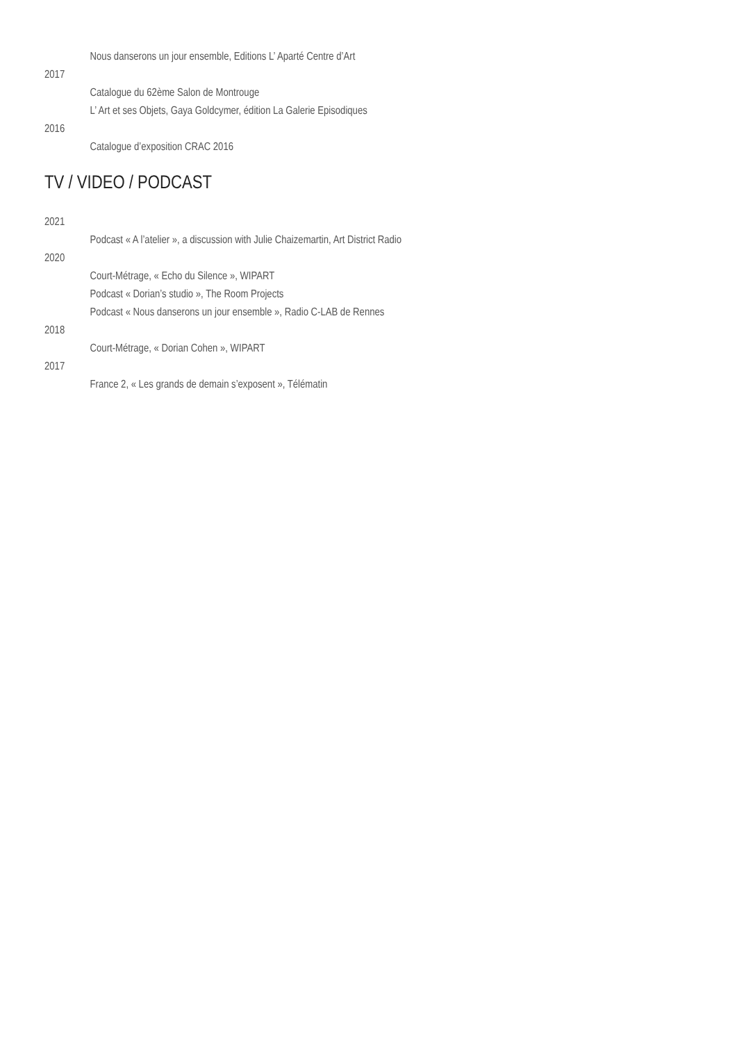Nous danserons un jour ensemble, Editions L’ Aparté Centre d’Art
2017
Catalogue du 62ème Salon de Montrouge
L’ Art et ses Objets, Gaya Goldcymer, édition La Galerie Episodiques
2016
Catalogue d’exposition CRAC 2016
TV / VIDEO / PODCAST
2021
Podcast « A l’atelier », a discussion with Julie Chaizemartin, Art District Radio
2020
Court-Métrage, « Echo du Silence », WIPART
Podcast « Dorian’s studio », The Room Projects
Podcast « Nous danserons un jour ensemble », Radio C-LAB de Rennes
2018
Court-Métrage, « Dorian Cohen », WIPART
2017
France 2, « Les grands de demain s’exposent », Télématin